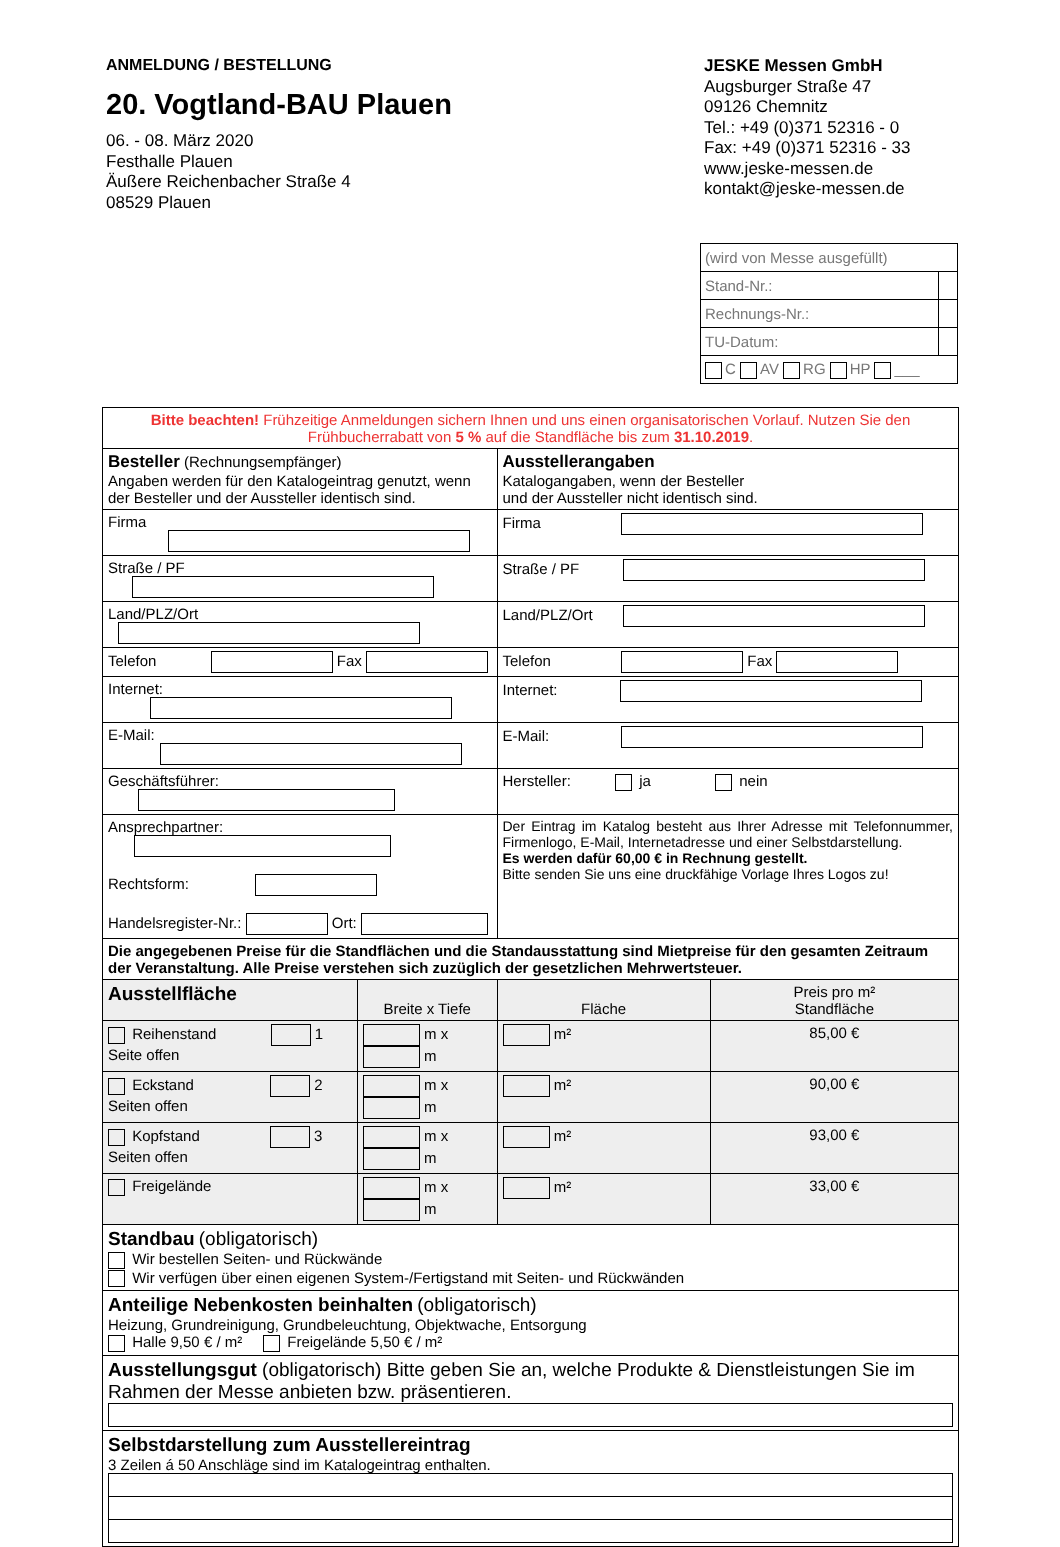ANMELDUNG / BESTELLUNG
20. Vogtland-BAU Plauen
06. - 08. März 2020
Festhalle Plauen
Äußere Reichenbacher Straße 4
08529 Plauen
JESKE Messen GmbH
Augsburger Straße 47
09126 Chemnitz
Tel.: +49 (0)371 52316 - 0
Fax: +49 (0)371 52316 - 33
www.jeske-messen.de
kontakt@jeske-messen.de
| (wird von Messe ausgefüllt) | |
| Stand-Nr.: | |
| Rechnungs-Nr.: | |
| TU-Datum: | |
| C AV RG HP ___ | |
| Bitte beachten! Frühzeitige Anmeldungen sichern Ihnen und uns einen organisatorischen Vorlauf. Nutzen Sie den Frühbucherrabatt von 5 % auf die Standfläche bis zum 31.10.2019 . | | | |
| Besteller (Rechnungsempfänger) Angaben werden für den Katalogeintrag genutzt, wenn der Besteller und der Aussteller identisch sind. | | Ausstellerangaben Katalogangaben, wenn der Besteller und der Aussteller nicht identisch sind. | |
| Firma | | Firma | |
| Straße / PF | | Straße / PF | |
| Land/PLZ/Ort | | Land/PLZ/Ort | |
| Telefon Fax | | Telefon Fax | |
| Internet: | | Internet: | |
| E-Mail: | | E-Mail: | |
| Geschäftsführer: | | Hersteller: ja nein | |
| Ansprechpartner: Rechtsform: Handelsregister-Nr.: Ort: | | Der Eintrag im Katalog besteht aus Ihrer Adresse mit Telefonnummer, Firmenlogo, E-Mail, Internetadresse und einer Selbstdarstellung. Es werden dafür 60,00 € in Rechnung gestellt. Bitte senden Sie uns eine druckfähige Vorlage Ihres Logos zu! | |
| Die angegebenen Preise für die Standflächen und die Standausstattung sind Mietpreise für den gesamten Zeitraum der Veranstaltung. Alle Preise verstehen sich zuzüglich der gesetzlichen Mehrwertsteuer. | | | |
| Ausstellfläche | Breite x Tiefe | Fläche | Preis pro m² Standfläche |
| Reihenstand 1 Seite offen | m x m | m² | 85,00 € |
| Eckstand 2 Seiten offen | m x m | m² | 90,00 € |
| Kopfstand 3 Seiten offen | m x m | m² | 93,00 € |
| Freigelände | m x m | m² | 33,00 € |
| Standbau (obligatorisch) Wir bestellen Seiten- und Rückwände Wir verfügen über einen eigenen System-/Fertigstand mit Seiten- und Rückwänden | | | |
| Anteilige Nebenkosten beinhalten (obligatorisch) Heizung, Grundreinigung, Grundbeleuchtung, Objektwache, Entsorgung Halle 9,50 € / m² Freigelände 5,50 € / m² | | | |
| Ausstellungsgut (obligatorisch) Bitte geben Sie an, welche Produkte & Dienstleistungen Sie im Rahmen der Messe anbieten bzw. präsentieren. | | | |
| Selbstdarstellung zum Ausstellereintrag 3 Zeilen á 50 Anschläge sind im Katalogeintrag enthalten. | | | |